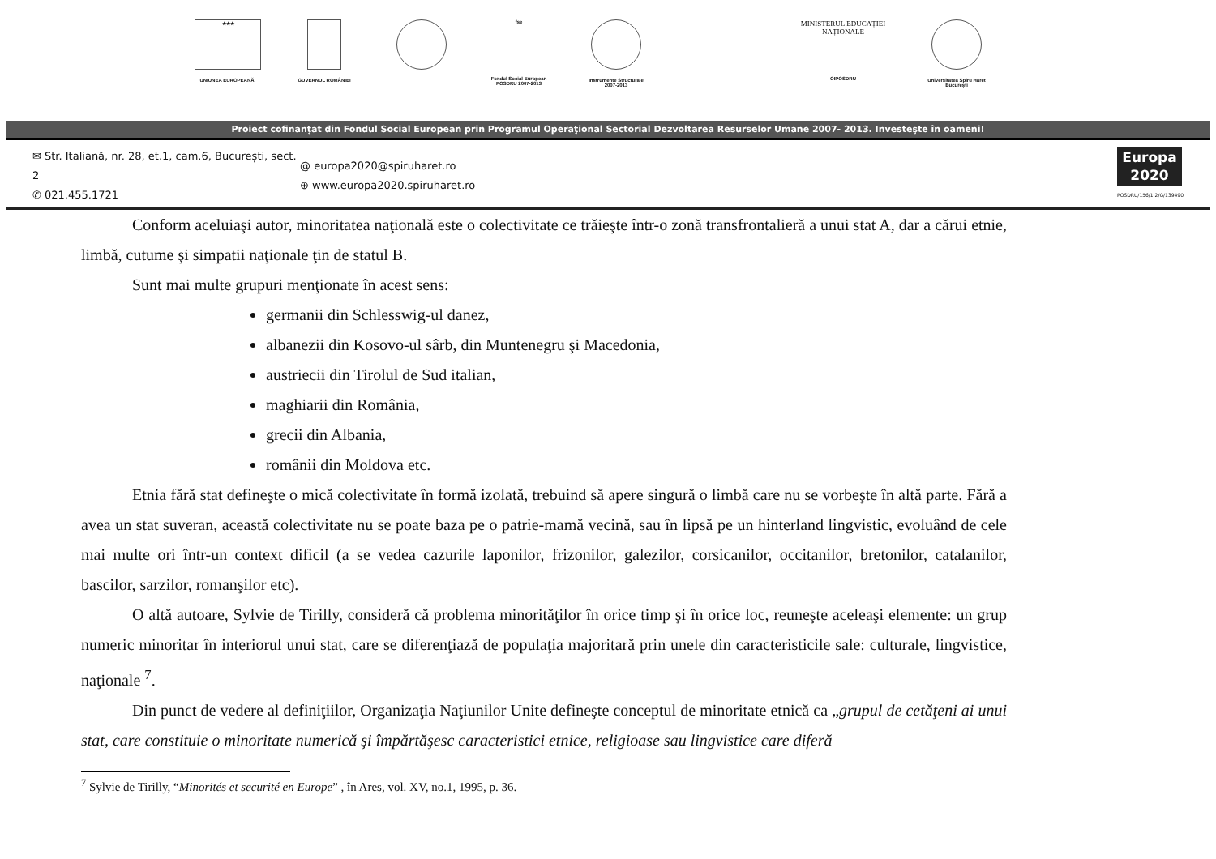★★★
UNIUNEA EUROPEANĂ
GUVERNUL ROMÂNIEI
fse
Fondul Social European POSDRU 2007-2013
Instrumente Structurale 2007-2013
MINISTERUL EDUCAȚIEI NAȚIONALE
OIPOSDRU
Universitatea Spiru Haret București
Proiect cofinanţat din Fondul Social European prin Programul Operaţional Sectorial Dezvoltarea Resurselor Umane 2007- 2013. Investeşte în oameni!
✉ Str. Italiană, nr. 28, et.1, cam.6, București, sect. 2
✆ 021.455.1721
@ europa2020@spiruharet.ro
⊕ www.europa2020.spiruharet.ro
Europa
2020
POSDRU/156/1.2/G/139490
Conform aceluiaşi autor, minoritatea naţională este o colectivitate ce trăieşte într-o zonă transfrontalieră a unui stat A, dar a cărui etnie, limbă, cutume şi simpatii naţionale ţin de statul B.
Sunt mai multe grupuri menţionate în acest sens:
germanii din Schlesswig-ul danez,
albanezii din Kosovo-ul sârb, din Muntenegru şi Macedonia,
austriecii din Tirolul de Sud italian,
maghiarii din România,
grecii din Albania,
românii din Moldova etc.
Etnia fără stat defineşte o mică colectivitate în formă izolată, trebuind să apere singură o limbă care nu se vorbeşte în altă parte. Fără a avea un stat suveran, această colectivitate nu se poate baza pe o patrie-mamă vecină, sau în lipsă pe un hinterland lingvistic, evoluând de cele mai multe ori într-un context dificil (a se vedea cazurile laponilor, frizonilor, galezilor, corsicanilor, occitanilor, bretonilor, catalanilor, bascilor, sarzilor, romanşilor etc).
O altă autoare, Sylvie de Tirilly, consideră că problema minorităţilor în orice timp şi în orice loc, reuneşte aceleaşi elemente: un grup numeric minoritar în interiorul unui stat, care se diferenţiază de populaţia majoritară prin unele din caracteristicile sale: culturale, lingvistice, naţionale <sup>7</sup>.
Din punct de vedere al definiţiilor, Organizaţia Naţiunilor Unite defineşte conceptul de minoritate etnică ca „grupul de cetăţeni ai unui stat, care constituie o minoritate numerică şi împărtăşesc caracteristici etnice, religioase sau lingvistice care diferă
<sup>7</sup> Sylvie de Tirilly, “Minorités et securité en Europe” , în Ares, vol. XV, no.1, 1995, p. 36.